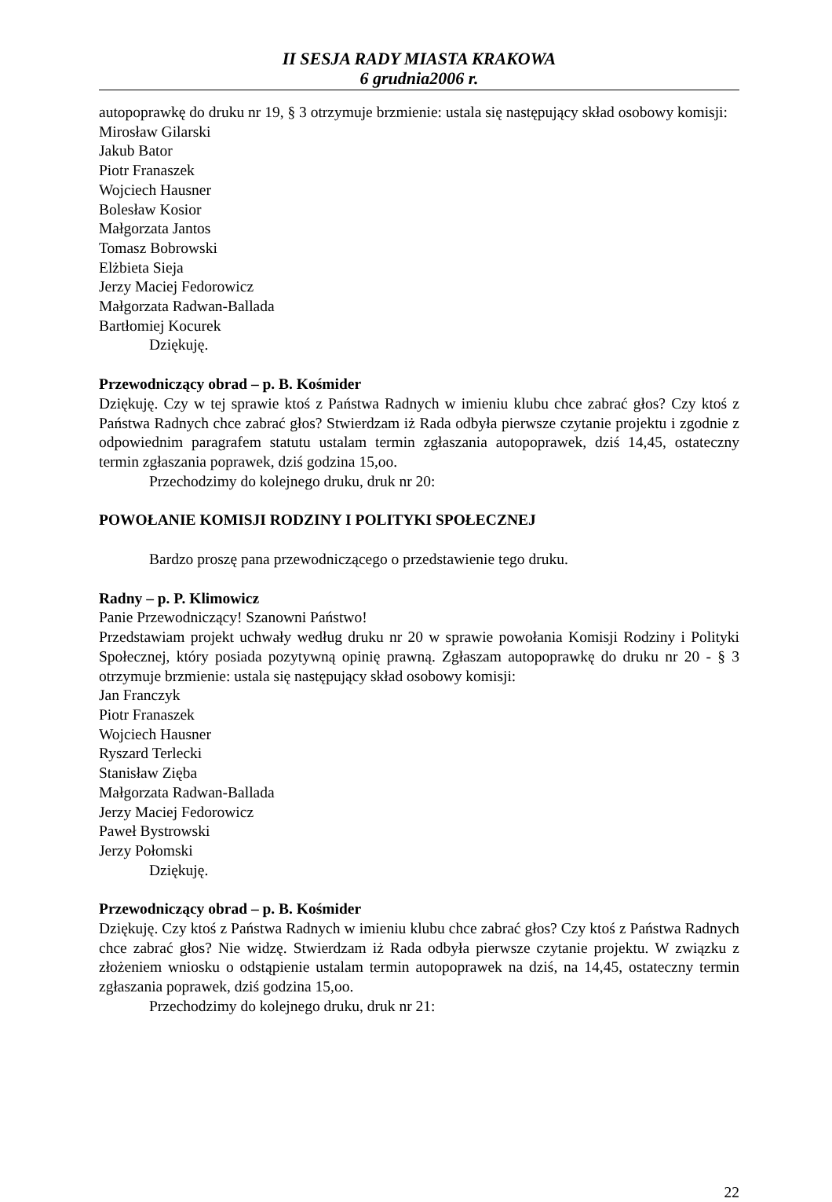II SESJA RADY MIASTA KRAKOWA
6 grudnia2006 r.
autopoprawkę do druku nr 19, § 3 otrzymuje brzmienie: ustala się następujący skład osobowy komisji:
Mirosław Gilarski
Jakub Bator
Piotr Franaszek
Wojciech Hausner
Bolesław Kosior
Małgorzata Jantos
Tomasz Bobrowski
Elżbieta Sieja
Jerzy Maciej Fedorowicz
Małgorzata Radwan-Ballada
Bartłomiej Kocurek
Dziękuję.
Przewodniczący obrad – p. B. Kośmider
Dziękuję. Czy w tej sprawie ktoś z Państwa Radnych w imieniu klubu chce zabrać głos? Czy ktoś z Państwa Radnych chce zabrać głos? Stwierdzam iż Rada odbyła pierwsze czytanie projektu i zgodnie z odpowiednim paragrafem statutu ustalam termin zgłaszania autopoprawek, dziś 14,45, ostateczny termin zgłaszania poprawek, dziś godzina 15,oo.
Przechodzimy do kolejnego druku, druk nr 20:
POWOŁANIE KOMISJI RODZINY I POLITYKI SPOŁECZNEJ
Bardzo proszę pana przewodniczącego o przedstawienie tego druku.
Radny – p. P. Klimowicz
Panie Przewodniczący! Szanowni Państwo!
Przedstawiam projekt uchwały według druku nr 20 w sprawie powołania Komisji Rodziny i Polityki Społecznej, który posiada pozytywną opinię prawną. Zgłaszam autopoprawkę do druku nr 20 - § 3 otrzymuje brzmienie: ustala się następujący skład osobowy komisji:
Jan Franczyk
Piotr Franaszek
Wojciech Hausner
Ryszard Terlecki
Stanisław Zięba
Małgorzata Radwan-Ballada
Jerzy Maciej Fedorowicz
Paweł Bystrowski
Jerzy Połomski
Dziękuję.
Przewodniczący obrad – p. B. Kośmider
Dziękuję. Czy ktoś z Państwa Radnych w imieniu klubu chce zabrać głos? Czy ktoś z Państwa Radnych chce zabrać głos? Nie widzę. Stwierdzam iż Rada odbyła pierwsze czytanie projektu. W związku z złożeniem wniosku o odstąpienie ustalam termin autopoprawek na dziś, na 14,45, ostateczny termin zgłaszania poprawek, dziś godzina 15,oo.
Przechodzimy do kolejnego druku, druk nr 21:
22